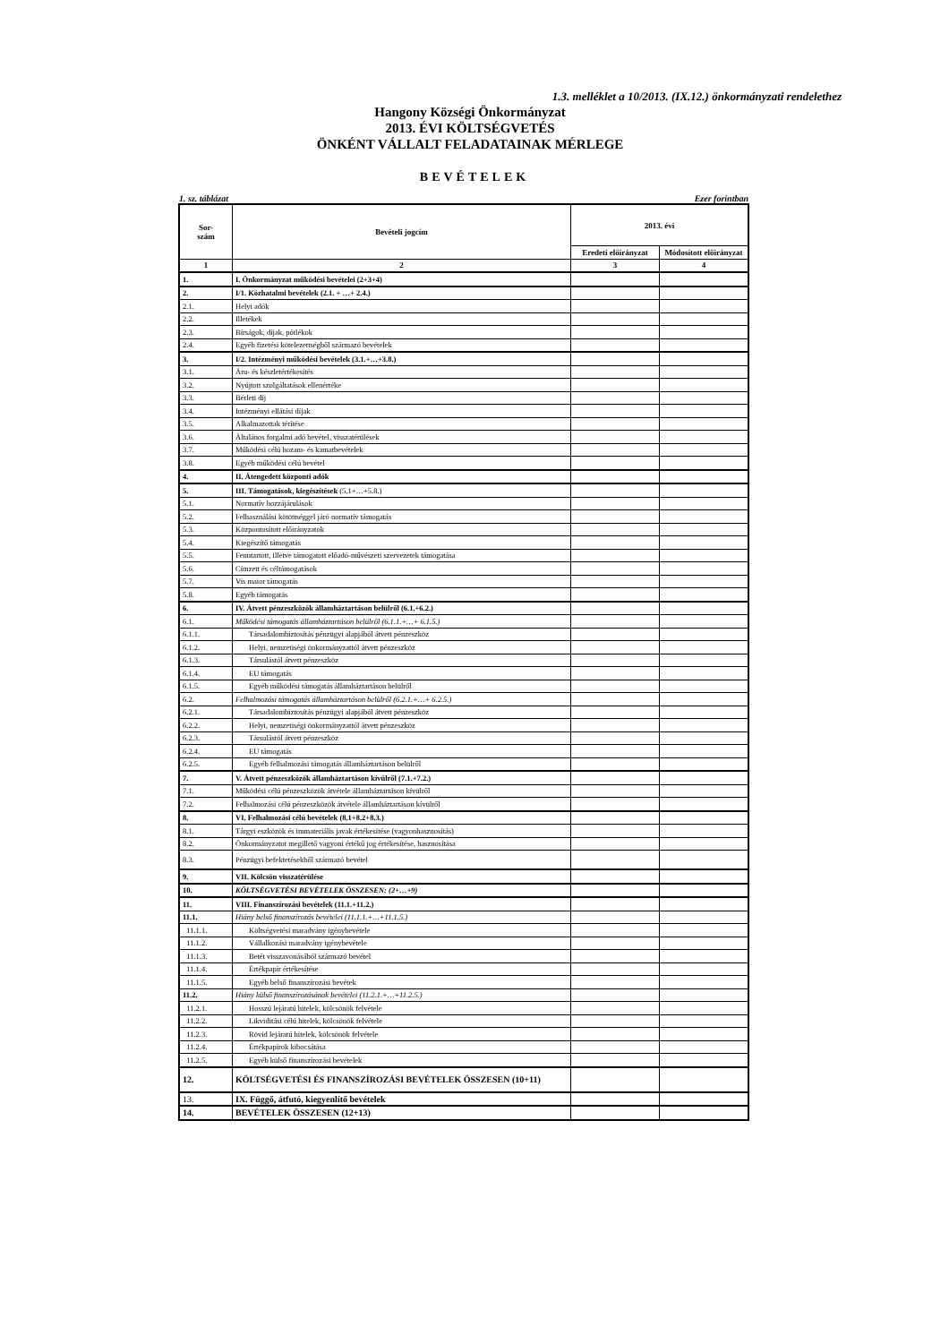1.3. melléklet a 10/2013. (IX.12.) önkormányzati rendelethez
Hangony Községi Önkormányzat
2013. ÉVI KÖLTSÉGVETÉS
ÖNKÉNT VÁLLALT FELADATAINAK MÉRLEGE
BEVÉTELEK
1. sz. táblázat Ezer forintban
| Sor- szám | Bevételi jogcím | 2013. évi | |
| --- | --- | --- | --- |
| | | Eredeti előirányzat | Módosított előirányzat |
| 1 | 2 | 3 | 4 |
| 1. | I. Önkormányzat működési bevételei (2+3+4) | | |
| 2. | I/1. Közhatalmi bevételek (2.1. + …+ 2.4.) | | |
| 2.1. | Helyi adók | | |
| 2.2. | Illetékek | | |
| 2.3. | Bírságok, díjak, pótlékok | | |
| 2.4. | Egyéb fizetési kötelezettségből származó bevételek | | |
| 3. | I/2. Intézményi működési bevételek (3.1.+…+3.8.) | | |
| 3.1. | Áru- és készletértékesítés | | |
| 3.2. | Nyújtott szolgáltatások ellenértéke | | |
| 3.3. | Bérleti díj | | |
| 3.4. | Intézményi ellátási díjak | | |
| 3.5. | Alkalmazottak térítése | | |
| 3.6. | Általános forgalmi adó bevétel, visszatérülések | | |
| 3.7. | Működési célú hozam- és kamatbevételek | | |
| 3.8. | Egyéb működési célú bevétel | | |
| 4. | II. Átengedett központi adók | | |
| 5. | III. Támogatások, kiegészítések (5.1+…+5.8.) | | |
| 5.1. | Normatív hozzájárulások | | |
| 5.2. | Felhasználási kötöttséggel járó normatív támogatás | | |
| 5.3. | Központosított előirányzatok | | |
| 5.4. | Kiegészítő támogatás | | |
| 5.5. | Fenntartott, illetve támogatott előadó-művészeti szervezetek támogatása | | |
| 5.6. | Címzett és céltámogatások | | |
| 5.7. | Vis maior támogatás | | |
| 5.8. | Egyéb támogatás | | |
| 6. | IV. Átvett pénzeszközök államháztartáson belülről (6.1.+6.2.) | | |
| 6.1. | Működési támogatás államháztartáson belülről (6.1.1.+…+ 6.1.5.) | | |
| 6.1.1. | Társadalombiztosítás pénzügyi alapjából átvett pénzeszköz | | |
| 6.1.2. | Helyi, nemzetiségi önkormányzattól átvett pénzeszköz | | |
| 6.1.3. | Társulástól átvett pénzeszköz | | |
| 6.1.4. | EU támogatás | | |
| 6.1.5. | Egyéb működési támogatás államháztartáson belülről | | |
| 6.2. | Felhalmozási támogatás államháztartáson belülről (6.2.1.+…+ 6.2.5.) | | |
| 6.2.1. | Társadalombiztosítás pénzügyi alapjából átvett pénzeszköz | | |
| 6.2.2. | Helyi, nemzetiségi önkormányzattól átvett pénzeszköz | | |
| 6.2.3. | Társulástól átvett pénzeszköz | | |
| 6.2.4. | EU támogatás | | |
| 6.2.5. | Egyéb felhalmozási támogatás államháztartáson belülről | | |
| 7. | V. Átvett pénzeszközök államháztartáson kívülről (7.1.+7.2.) | | |
| 7.1. | Működési célú pénzeszközök átvétele államháztartáson kívülről | | |
| 7.2. | Felhalmozási célú pénzeszközök átvétele államháztartáson kívülről | | |
| 8. | VI. Felhalmozási célú bevételek (8.1+8.2+8.3.) | | |
| 8.1. | Tárgyi eszközök és immateriális javak értékesítése (vagyonhasznosítás) | | |
| 8.2. | Önkormányzatot megillető vagyoni értékű jog értékesítése, hasznosítása | | |
| 8.3. | Pénzügyi befektetésekből származó bevétel | | |
| 9. | VII. Kölcsön visszatérülése | | |
| 10. | KÖLTSÉGVETÉSI BEVÉTELEK ÖSSZESEN: (2+…+9) | | |
| 11. | VIII. Finanszírozási bevételek (11.1.+11.2.) | | |
| 11.1. | Hiány belső finanszírozás bevételei (11.1.1.+…+11.1.5.) | | |
| 11.1.1. | Költségvetési maradvány igénybevétele | | |
| 11.1.2. | Vállalkozási maradvány igénybevétele | | |
| 11.1.3. | Betét visszavonásából származó bevétel | | |
| 11.1.4. | Értékpapír értékesítése | | |
| 11.1.5. | Egyéb belső finanszírozási bevétek | | |
| 11.2. | Hiány külső finanszírozásának bevételei (11.2.1.+…+11.2.5.) | | |
| 11.2.1. | Hosszú lejáratú hitelek, kölcsönök felvétele | | |
| 11.2.2. | Likviditási célú hitelek, kölcsönök felvétele | | |
| 11.2.3. | Rövid lejáratú hitelek, kölcsönök felvétele | | |
| 11.2.4. | Értékpapírok kibocsátása | | |
| 11.2.5. | Egyéb külső finanszírozási bevételek | | |
| 12. | KÖLTSÉGVETÉSI ÉS FINANSZÍROZÁSI BEVÉTELEK ÖSSZESEN (10+11) | | |
| 13. | IX. Függő, átfutó, kiegyenlítő bevételek | | |
| 14. | BEVÉTELEK ÖSSZESEN (12+13) | | |